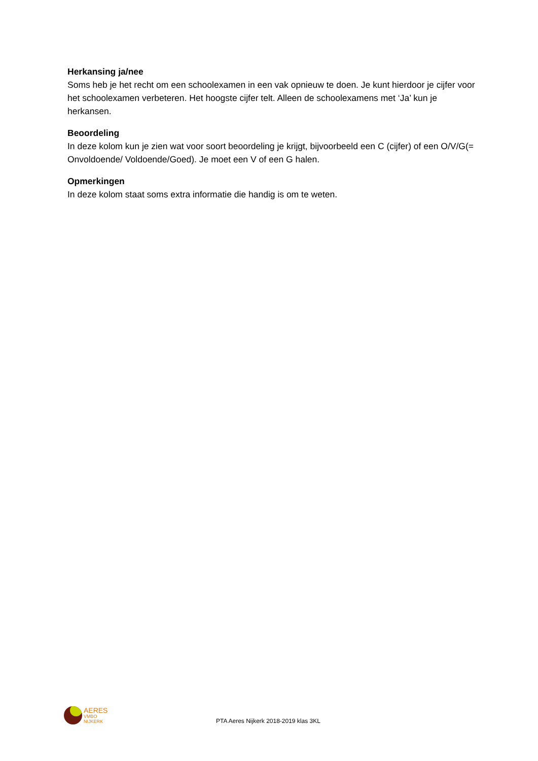Herkansing ja/nee
Soms heb je het recht om een schoolexamen in een vak opnieuw te doen. Je kunt hierdoor je cijfer voor het schoolexamen verbeteren. Het hoogste cijfer telt. Alleen de schoolexamens met ‘Ja’ kun je herkansen.
Beoordeling
In deze kolom kun je zien wat voor soort beoordeling je krijgt, bijvoorbeeld een C (cijfer) of een O/V/G(= Onvoldoende/ Voldoende/Goed). Je moet een V of een G halen.
Opmerkingen
In deze kolom staat soms extra informatie die handig is om te weten.
AERES
VMBO
NIJKERK
PTA Aeres Nijkerk 2018-2019 klas 3KL